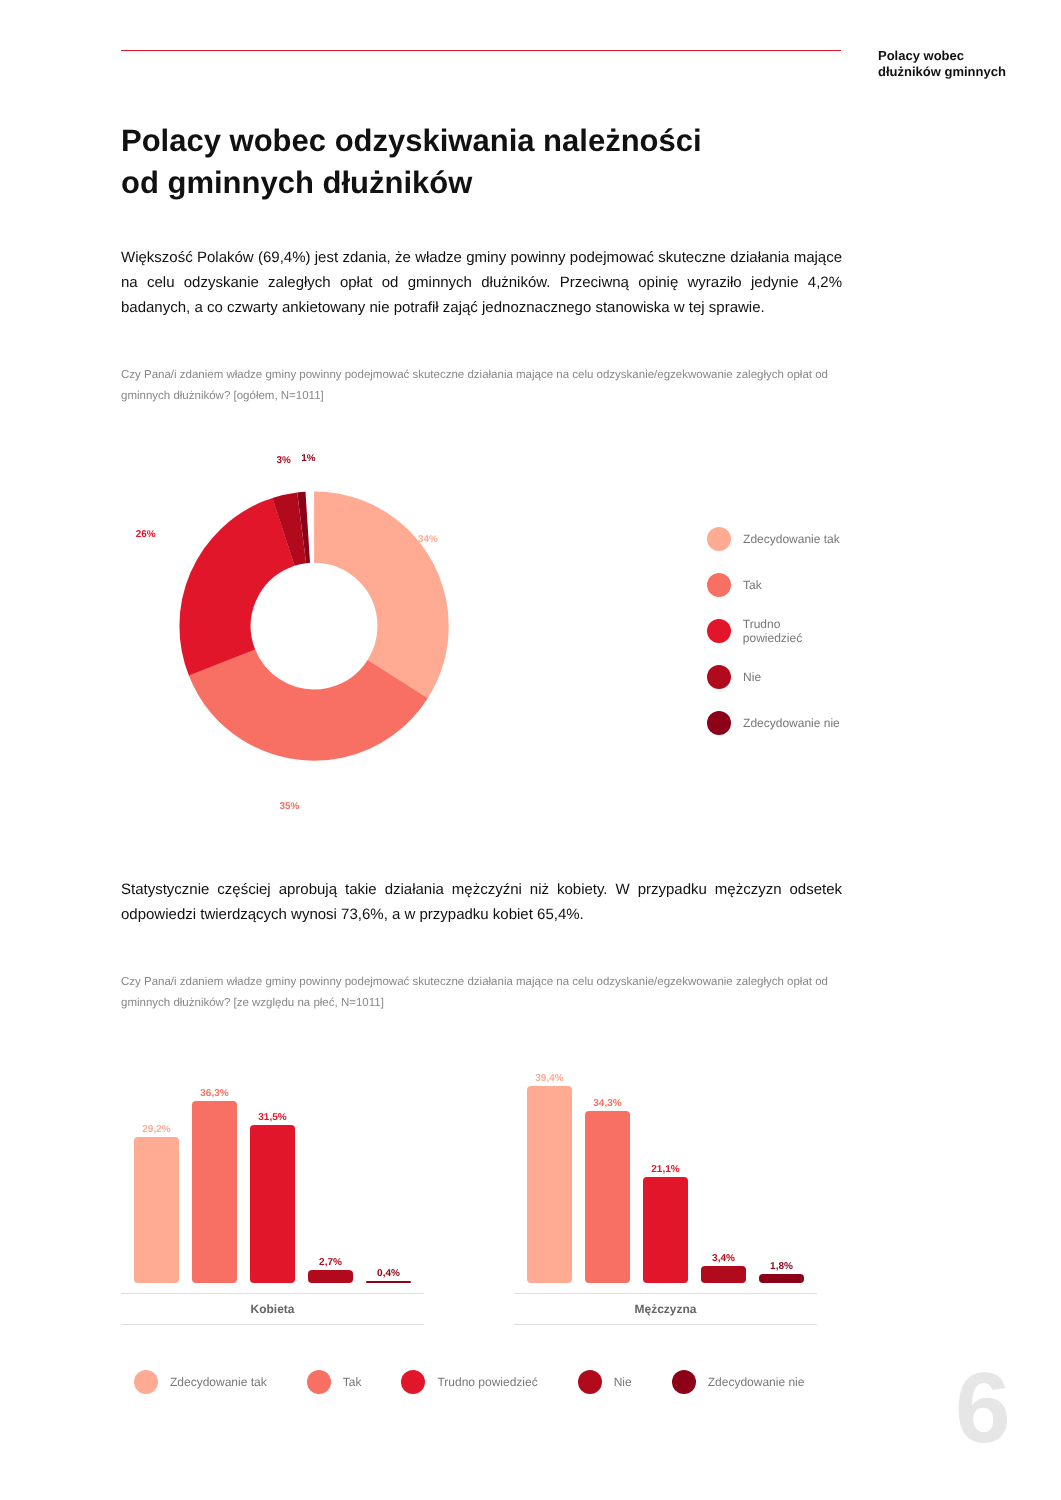Polacy wobec
dłużników gminnych
Polacy wobec odzyskiwania należności
od gminnych dłużników
Większość Polaków (69,4%) jest zdania, że władze gminy powinny podejmować skuteczne działania mające na celu odzyskanie zaległych opłat od gminnych dłużników. Przeciwną opinię wyraziło jedynie 4,2% badanych, a co czwarty ankietowany nie potrafił zająć jednoznacznego stanowiska w tej sprawie.
Czy Pana/i zdaniem władze gminy powinny podejmować skuteczne działania mające na celu odzyskanie/egzekwowanie zaległych opłat od gminnych dłużników? [ogółem, N=1011]
34%
35%
26%
3%
1%
Zdecydowanie tak
Tak
Trudno powiedzieć
Nie
Zdecydowanie nie
Statystycznie częściej aprobują takie działania mężczyźni niż kobiety. W przypadku mężczyzn odsetek odpowiedzi twierdzących wynosi 73,6%, a w przypadku kobiet 65,4%.
Czy Pana/i zdaniem władze gminy powinny podejmować skuteczne działania mające na celu odzyskanie/egzekwowanie zaległych opłat od gminnych dłużników? [ze względu na płeć, N=1011]
29,2%
36,3%
31,5%
2,7%
0,4%
Kobieta
39,4%
34,3%
21,1%
3,4%
1,8%
Mężczyzna
Zdecydowanie tak Tak Trudno powiedzieć Nie Zdecydowanie nie
6